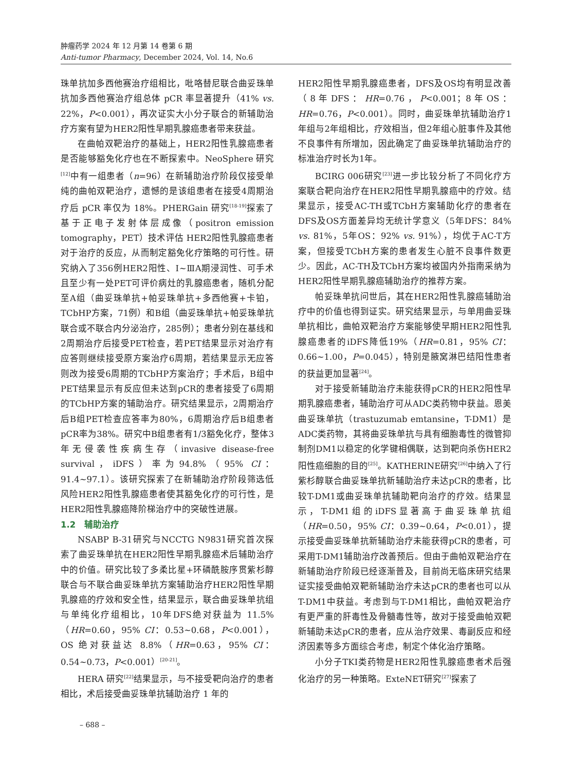肿瘤药学 2024 年 12 月第 14 卷第 6 期
Anti-tumor Pharmacy, December 2024, Vol. 14, No.6
珠单抗加多西他赛治疗组相比，吡咯替尼联合曲妥珠单抗加多西他赛治疗组总体 pCR 率显著提升（41% vs. 22%，P<0.001），再次证实大小分子联合的新辅助治疗方案有望为HER2阳性早期乳腺癌患者带来获益。
在曲帕双靶治疗的基础上，HER2阳性乳腺癌患者是否能够豁免化疗也在不断探索中。NeoSphere 研究<sup>[12]</sup>中有一组患者（n=96）在新辅助治疗阶段仅接受单纯的曲帕双靶治疗，遗憾的是该组患者在接受4周期治疗后 pCR 率仅为 18%。PHERGain 研究<sup>[18-19]</sup>探索了基于正电子发射体层成像（positron emission tomography，PET）技术评估 HER2阳性乳腺癌患者对于治疗的反应，从而制定豁免化疗策略的可行性。研究纳入了356例HER2阳性、Ⅰ~ⅢA期浸润性、可手术且至少有一处PET可评价病灶的乳腺癌患者，随机分配至A组（曲妥珠单抗+帕妥珠单抗+多西他赛+卡铂，TCbHP方案，71例）和B组（曲妥珠单抗+帕妥珠单抗联合或不联合内分泌治疗，285例）；患者分别在基线和2周期治疗后接受PET检查，若PET结果显示对治疗有应答则继续接受原方案治疗6周期，若结果显示无应答则改为接受6周期的TCbHP方案治疗；手术后，B组中PET结果显示有反应但未达到pCR的患者接受了6周期的TCbHP方案的辅助治疗。研究结果显示，2周期治疗后B组PET检查应答率为80%，6周期治疗后B组患者pCR率为38%。研究中B组患者有1/3豁免化疗，整体3年无侵袭性疾病生存（invasive disease-free survival，iDFS）率为94.8%（95% CI：91.4~97.1）。该研究探索了在新辅助治疗阶段筛选低风险HER2阳性乳腺癌患者使其豁免化疗的可行性，是HER2阳性乳腺癌降阶梯治疗中的突破性进展。
1.2　辅助治疗
NSABP B-31研究与NCCTG N9831研究首次探索了曲妥珠单抗在HER2阳性早期乳腺癌术后辅助治疗中的价值。研究比较了多柔比星+环磷酰胺序贯紫杉醇联合与不联合曲妥珠单抗方案辅助治疗HER2阳性早期乳腺癌的疗效和安全性，结果显示，联合曲妥珠单抗组与单纯化疗组相比，10年DFS绝对获益为 11.5%（HR=0.60，95% CI：0.53~0.68，P<0.001），OS 绝对获益达 8.8%（HR=0.63，95% CI：0.54~0.73，P<0.001）<sup>[20-21]</sup>。
HERA 研究<sup>[22]</sup>结果显示，与不接受靶向治疗的患者相比，术后接受曲妥珠单抗辅助治疗 1 年的
HER2阳性早期乳腺癌患者，DFS及OS均有明显改善（8年DFS：HR=0.76，P<0.001；8年OS：HR=0.76，P<0.001）。同时，曲妥珠单抗辅助治疗1年组与2年组相比，疗效相当，但2年组心脏事件及其他不良事件有所增加，因此确定了曲妥珠单抗辅助治疗的标准治疗时长为1年。
BCIRG 006研究<sup>[23]</sup>进一步比较分析了不同化疗方案联合靶向治疗在HER2阳性早期乳腺癌中的疗效。结果显示，接受AC-TH或TCbH方案辅助化疗的患者在DFS及OS方面差异均无统计学意义（5年DFS：84% vs. 81%，5年OS：92% vs. 91%），均优于AC-T方案，但接受TCbH方案的患者发生心脏不良事件数更少。因此，AC-TH及TCbH方案均被国内外指南采纳为HER2阳性早期乳腺癌辅助治疗的推荐方案。
帕妥珠单抗问世后，其在HER2阳性乳腺癌辅助治疗中的价值也得到证实。研究结果显示，与单用曲妥珠单抗相比，曲帕双靶治疗方案能够使早期HER2阳性乳腺癌患者的iDFS降低19%（HR=0.81，95% CI：0.66~1.00，P=0.045），特别是腋窝淋巴结阳性患者的获益更加显著<sup>[24]</sup>。
对于接受新辅助治疗未能获得pCR的HER2阳性早期乳腺癌患者，辅助治疗可从ADC类药物中获益。恩美曲妥珠单抗（trastuzumab emtansine，T-DM1）是ADC类药物，其将曲妥珠单抗与具有细胞毒性的微管抑制剂DM1以稳定的化学键相偶联，达到靶向杀伤HER2阳性癌细胞的目的<sup>[25]</sup>。KATHERINE研究<sup>[26]</sup>中纳入了行紫杉醇联合曲妥珠单抗新辅助治疗未达pCR的患者，比较T-DM1或曲妥珠单抗辅助靶向治疗的疗效。结果显示，T-DM1组的iDFS显著高于曲妥珠单抗组（HR=0.50，95% CI：0.39~0.64，P<0.01），提示接受曲妥珠单抗新辅助治疗未能获得pCR的患者，可采用T-DM1辅助治疗改善预后。但由于曲帕双靶治疗在新辅助治疗阶段已经逐渐普及，目前尚无临床研究结果证实接受曲帕双靶新辅助治疗未达pCR的患者也可以从T-DM1中获益。考虑到与T-DM1相比，曲帕双靶治疗有更严重的肝毒性及骨髓毒性等，故对于接受曲帕双靶新辅助未达pCR的患者，应从治疗效果、毒副反应和经济因素等多方面综合考虑，制定个体化治疗策略。
小分子TKI类药物是HER2阳性乳腺癌患者术后强化治疗的另一种策略。ExteNET研究<sup>[27]</sup>探索了
– 688 –